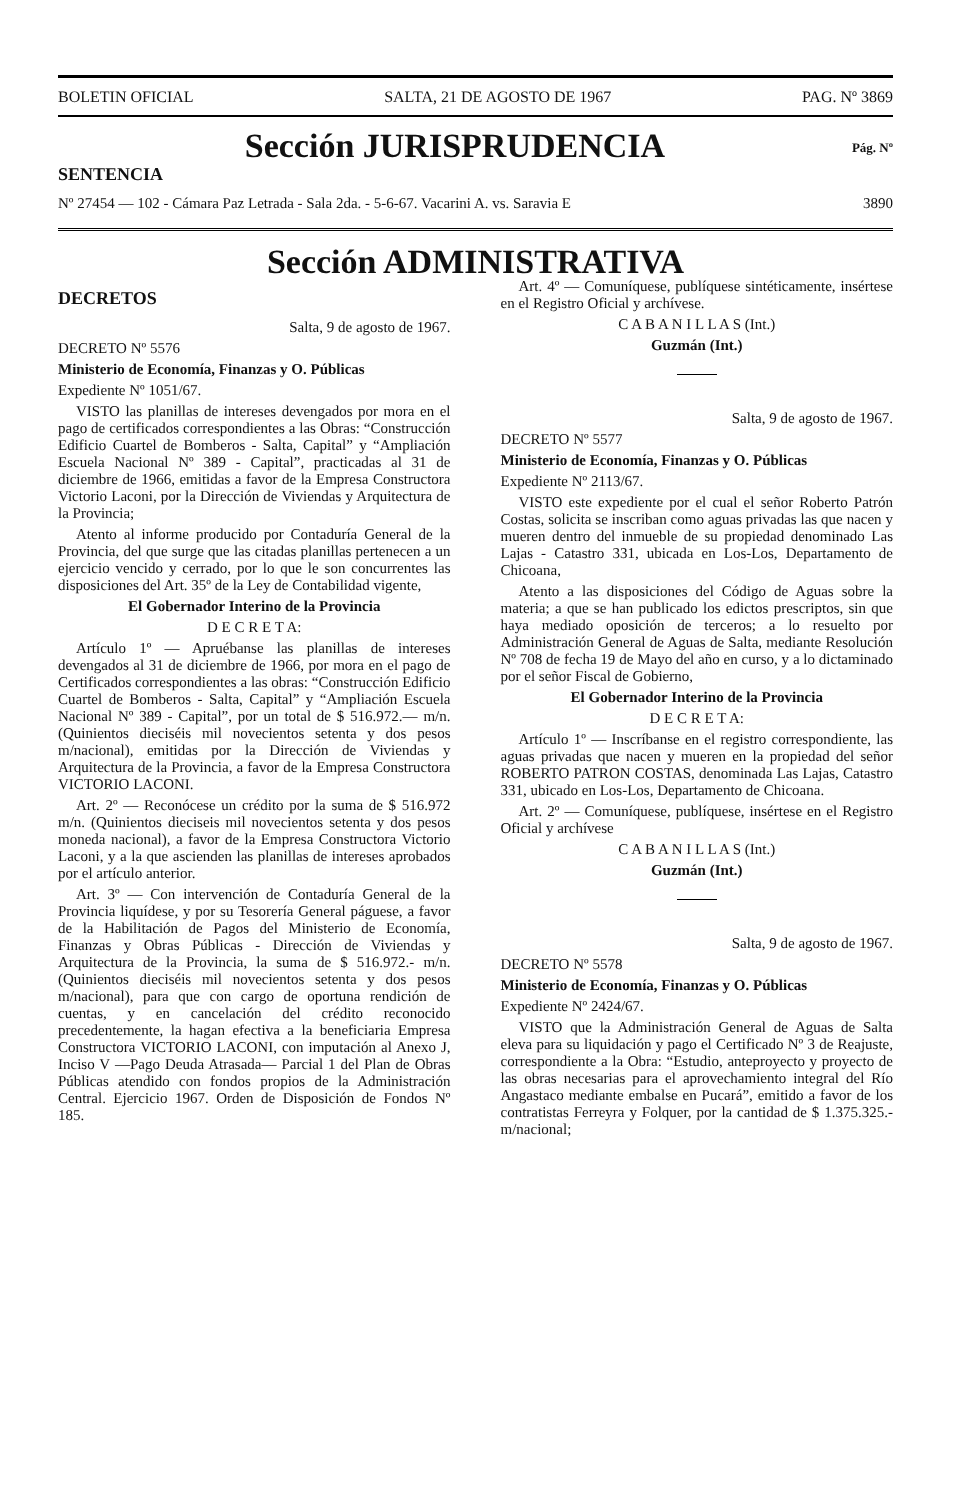BOLETIN OFICIAL SALTA, 21 DE AGOSTO DE 1967 PAG. Nº 3869
Pág. Nº
Sección JURISPRUDENCIA
SENTENCIA
Nº 27454 — 102 - Cámara Paz Letrada - Sala 2da. - 5-6-67. Vacarini A. vs. Saravia E 3890
Sección ADMINISTRATIVA
DECRETOS
Salta, 9 de agosto de 1967.
DECRETO Nº 5576
Ministerio de Economía, Finanzas y O. Públicas
Expediente Nº 1051/67.
VISTO las planillas de intereses devengados por mora en el pago de certificados correspondientes a las Obras: “Construcción Edificio Cuartel de Bomberos - Salta, Capital” y “Ampliación Escuela Nacional Nº 389 - Capital”, practicadas al 31 de diciembre de 1966, emitidas a favor de la Empresa Constructora Victorio Laconi, por la Dirección de Viviendas y Arquitectura de la Provincia;
Atento al informe producido por Contaduría General de la Provincia, del que surge que las citadas planillas pertenecen a un ejercicio vencido y cerrado, por lo que le son concurrentes las disposiciones del Art. 35º de la Ley de Contabilidad vigente,
El Gobernador Interino de la Provincia
D E C R E T A:
Artículo 1º — Apruébanse las planillas de intereses devengados al 31 de diciembre de 1966, por mora en el pago de Certificados correspondientes a las obras: “Construcción Edificio Cuartel de Bomberos - Salta, Capital” y “Ampliación Escuela Nacional Nº 389 - Capital”, por un total de $ 516.972.— m/n. (Quinientos dieciséis mil novecientos setenta y dos pesos m/nacional), emitidas por la Dirección de Viviendas y Arquitectura de la Provincia, a favor de la Empresa Constructora VICTORIO LACONI.
Art. 2º — Reconócese un crédito por la suma de $ 516.972 m/n. (Quinientos dieciseis mil novecientos setenta y dos pesos moneda nacional), a favor de la Empresa Constructora Victorio Laconi, y a la que ascienden las planillas de intereses aprobados por el artículo anterior.
Art. 3º — Con intervención de Contaduría General de la Provincia liquídese, y por su Tesorería General páguese, a favor de la Habilitación de Pagos del Ministerio de Economía, Finanzas y Obras Públicas - Dirección de Viviendas y Arquitectura de la Provincia, la suma de $ 516.972.- m/n. (Quinientos dieciséis mil novecientos setenta y dos pesos m/nacional), para que con cargo de oportuna rendición de cuentas, y en cancelación del crédito reconocido precedentemente, la hagan efectiva a la beneficiaria Empresa Constructora VICTORIO LACONI, con imputación al Anexo J, Inciso V —Pago Deuda Atrasada— Parcial 1 del Plan de Obras Públicas atendido con fondos propios de la Administración Central. Ejercicio 1967. Orden de Disposición de Fondos Nº 185.
Art. 4º — Comuníquese, publíquese sintéticamente, insértese en el Registro Oficial y archívese.
C A B A N I L L A S (Int.)
Guzmán (Int.)
Salta, 9 de agosto de 1967.
DECRETO Nº 5577
Ministerio de Economía, Finanzas y O. Públicas
Expediente Nº 2113/67.
VISTO este expediente por el cual el señor Roberto Patrón Costas, solicita se inscriban como aguas privadas las que nacen y mueren dentro del inmueble de su propiedad denominado Las Lajas - Catastro 331, ubicada en Los-Los, Departamento de Chicoana,
Atento a las disposiciones del Código de Aguas sobre la materia; a que se han publicado los edictos prescriptos, sin que haya mediado oposición de terceros; a lo resuelto por Administración General de Aguas de Salta, mediante Resolución Nº 708 de fecha 19 de Mayo del año en curso, y a lo dictaminado por el señor Fiscal de Gobierno,
El Gobernador Interino de la Provincia
D E C R E T A:
Artículo 1º — Inscríbanse en el registro correspondiente, las aguas privadas que nacen y mueren en la propiedad del señor ROBERTO PATRON COSTAS, denominada Las Lajas, Catastro 331, ubicado en Los-Los, Departamento de Chicoana.
Art. 2º — Comuníquese, publíquese, insértese en el Registro Oficial y archívese
C A B A N I L L A S (Int.)
Guzmán (Int.)
Salta, 9 de agosto de 1967.
DECRETO Nº 5578
Ministerio de Economía, Finanzas y O. Públicas
Expediente Nº 2424/67.
VISTO que la Administración General de Aguas de Salta eleva para su liquidación y pago el Certificado Nº 3 de Reajuste, correspondiente a la Obra: “Estudio, anteproyecto y proyecto de las obras necesarias para el aprovechamiento integral del Río Angastaco mediante embalse en Pucará”, emitido a favor de los contratistas Ferreyra y Folquer, por la cantidad de $ 1.375.325.- m/nacional;